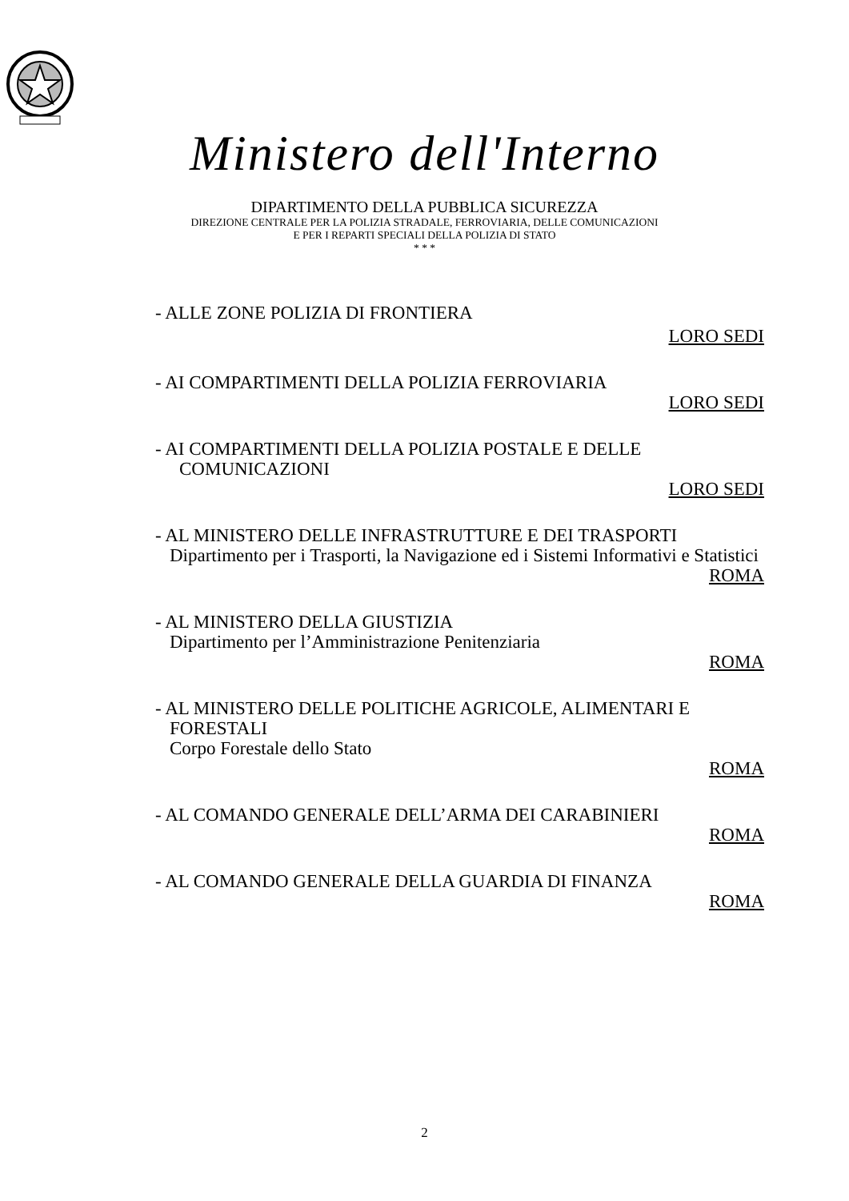Ministero dell'Interno
DIPARTIMENTO DELLA PUBBLICA SICUREZZA
DIREZIONE CENTRALE PER LA POLIZIA STRADALE, FERROVIARIA, DELLE COMUNICAZIONI
E PER I REPARTI SPECIALI DELLA POLIZIA DI STATO
* * *
- ALLE ZONE POLIZIA DI FRONTIERA
LORO SEDI
- AI COMPARTIMENTI DELLA POLIZIA FERROVIARIA
LORO SEDI
- AI COMPARTIMENTI DELLA POLIZIA POSTALE E DELLE
COMUNICAZIONI
LORO SEDI
- AL MINISTERO DELLE INFRASTRUTTURE E DEI TRASPORTI
Dipartimento per i Trasporti, la Navigazione ed i Sistemi Informativi e Statistici
ROMA
- AL MINISTERO DELLA GIUSTIZIA
Dipartimento per l’Amministrazione Penitenziaria
ROMA
- AL MINISTERO DELLE POLITICHE AGRICOLE, ALIMENTARI E
FORESTALI
Corpo Forestale dello Stato
ROMA
- AL COMANDO GENERALE DELL’ARMA DEI CARABINIERI
ROMA
- AL COMANDO GENERALE DELLA GUARDIA DI FINANZA
ROMA
2